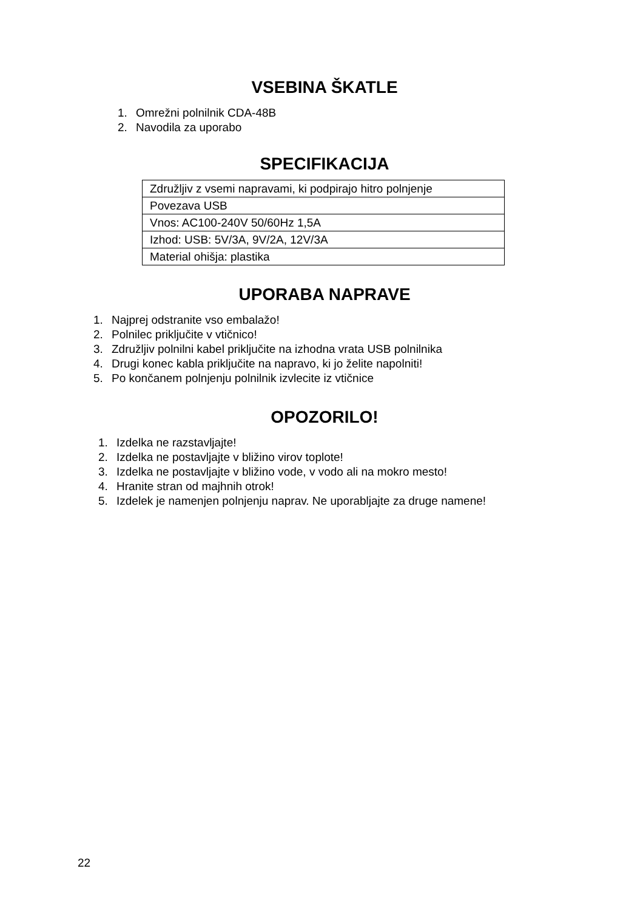VSEBINA ŠKATLE
1. Omrežni polnilnik CDA-48B
2. Navodila za uporabo
SPECIFIKACIJA
| Združljiv z vsemi napravami, ki podpirajo hitro polnjenje |
| Povezava USB |
| Vnos: AC100-240V 50/60Hz 1,5A |
| Izhod: USB: 5V/3A, 9V/2A, 12V/3A |
| Material ohišja: plastika |
UPORABA NAPRAVE
1. Najprej odstranite vso embalažo!
2. Polnilec priključite v vtičnico!
3. Združljiv polnilni kabel priključite na izhodna vrata USB polnilnika
4. Drugi konec kabla priključite na napravo, ki jo želite napolniti!
5. Po končanem polnjenju polnilnik izvlecite iz vtičnice
OPOZORILO!
1. Izdelka ne razstavljajte!
2. Izdelka ne postavljajte v bližino virov toplote!
3. Izdelka ne postavljajte v bližino vode, v vodo ali na mokro mesto!
4. Hranite stran od majhnih otrok!
5. Izdelek je namenjen polnjenju naprav. Ne uporabljajte za druge namene!
22